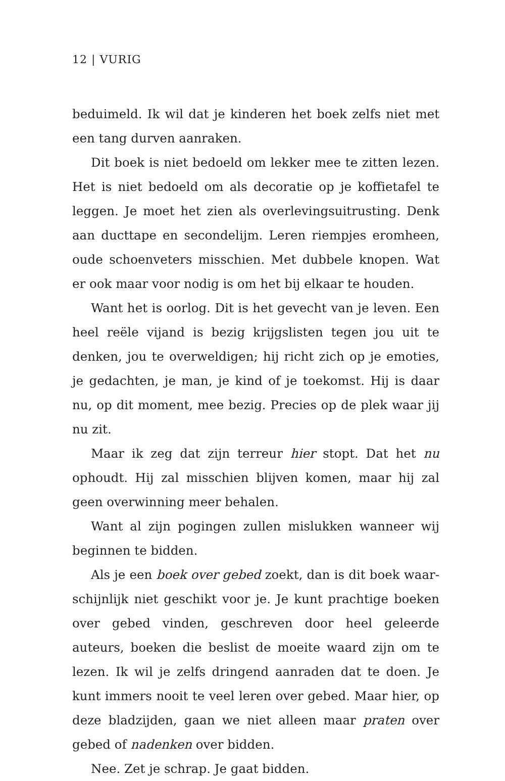12 | VURIG
beduimeld. Ik wil dat je kinderen het boek zelfs niet met een tang durven aanraken.
Dit boek is niet bedoeld om lekker mee te zitten lezen. Het is niet bedoeld om als decoratie op je koffietafel te leggen. Je moet het zien als overlevingsuitrusting. Denk aan ducttape en secondelijm. Leren riempjes eromheen, oude schoen­veters misschien. Met dubbele knopen. Wat er ook maar voor nodig is om het bij elkaar te houden.
Want het is oorlog. Dit is het gevecht van je leven. Een heel reële vijand is bezig krijgslisten tegen jou uit te denken, jou te overweldigen; hij richt zich op je emoties, je gedachten, je man, je kind of je toekomst. Hij is daar nu, op dit moment, mee bezig. Precies op de plek waar jij nu zit.
Maar ik zeg dat zijn terreur hier stopt. Dat het nu ophoudt. Hij zal misschien blijven komen, maar hij zal geen overwin­ning meer behalen.
Want al zijn pogingen zullen mislukken wanneer wij beginnen te bidden.
Als je een boek over gebed zoekt, dan is dit boek waar­schijnlijk niet geschikt voor je. Je kunt prachtige boeken over gebed vinden, geschreven door heel geleerde auteurs, boe­ken die beslist de moeite waard zijn om te lezen. Ik wil je zelfs dringend aanraden dat te doen. Je kunt immers nooit te veel leren over gebed. Maar hier, op deze bladzijden, gaan we niet alleen maar praten over gebed of nadenken over bidden.
Nee. Zet je schrap. Je gaat bidden.